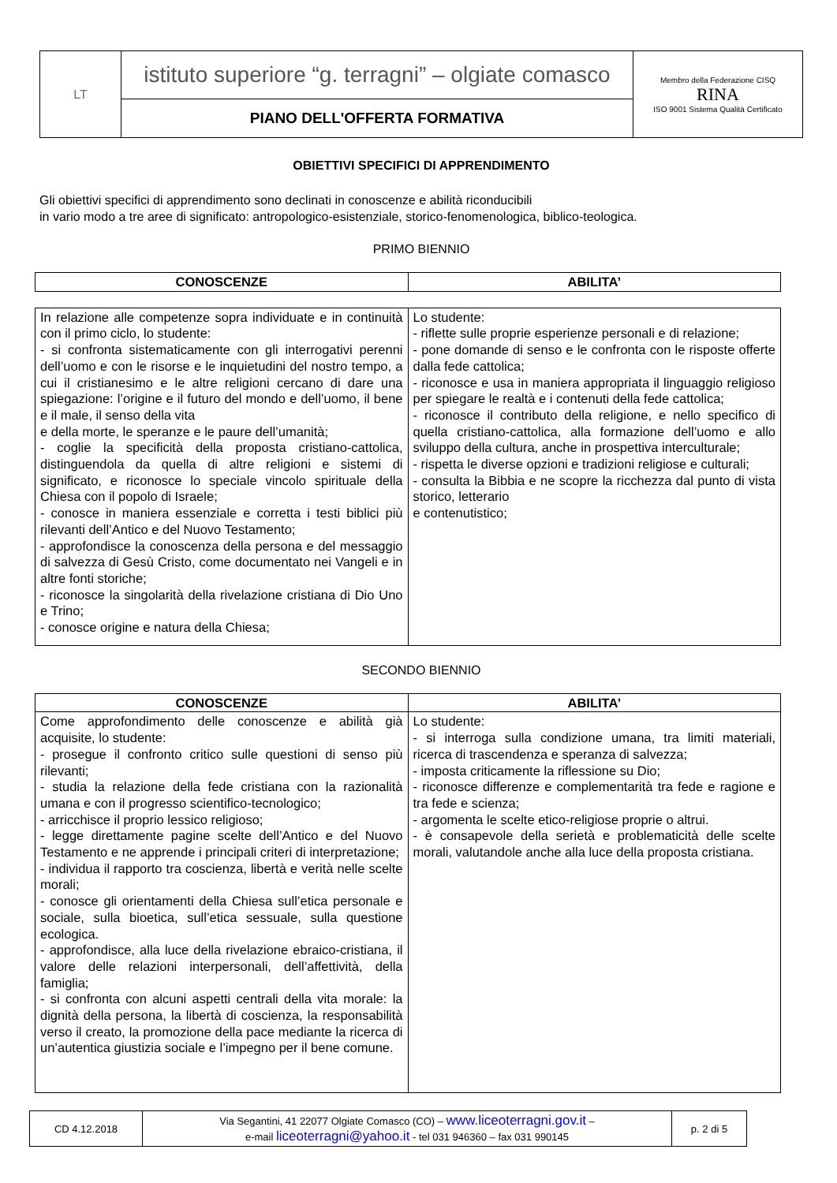| LT | istituto superiore “g. terragni” – olgiate comasco | Membro della Federazione CISQ RINA ISO 9001 Sistema Qualità Certificato |
| | PIANO DELL'OFFERTA FORMATIVA | |
OBIETTIVI SPECIFICI DI APPRENDIMENTO
Gli obiettivi specifici di apprendimento sono declinati in conoscenze e abilità riconducibili
in vario modo a tre aree di significato: antropologico-esistenziale, storico-fenomenologica, biblico-teologica.
PRIMO BIENNIO
| CONOSCENZE | ABILITA’ |
| --- | --- |
| In relazione alle competenze sopra individuate e in continuità con il primo ciclo, lo studente: - si confronta sistematicamente con gli interrogativi perenni dell’uomo e con le risorse e le inquietudini del nostro tempo, a cui il cristianesimo e le altre religioni cercano di dare una spiegazione: l’origine e il futuro del mondo e dell’uomo, il bene e il male, il senso della vita e della morte, le speranze e le paure dell’umanità; - coglie la specificità della proposta cristiano-cattolica, distinguendola da quella di altre religioni e sistemi di significato, e riconosce lo speciale vincolo spirituale della Chiesa con il popolo di Israele; - conosce in maniera essenziale e corretta i testi biblici più rilevanti dell’Antico e del Nuovo Testamento; - approfondisce la conoscenza della persona e del messaggio di salvezza di Gesù Cristo, come documentato nei Vangeli e in altre fonti storiche; - riconosce la singolarità della rivelazione cristiana di Dio Uno e Trino; - conosce origine e natura della Chiesa; | Lo studente: - riflette sulle proprie esperienze personali e di relazione; - pone domande di senso e le confronta con le risposte offerte dalla fede cattolica; - riconosce e usa in maniera appropriata il linguaggio religioso per spiegare le realtà e i contenuti della fede cattolica; - riconosce il contributo della religione, e nello specifico di quella cristiano-cattolica, alla formazione dell’uomo e allo sviluppo della cultura, anche in prospettiva interculturale; - rispetta le diverse opzioni e tradizioni religiose e culturali; - consulta la Bibbia e ne scopre la ricchezza dal punto di vista storico, letterario e contenutistico; |
SECONDO BIENNIO
| CONOSCENZE | ABILITA’ |
| --- | --- |
| Come approfondimento delle conoscenze e abilità già acquisite, lo studente: - prosegue il confronto critico sulle questioni di senso più rilevanti; - studia la relazione della fede cristiana con la razionalità umana e con il progresso scientifico-tecnologico; - arricchisce il proprio lessico religioso; - legge direttamente pagine scelte dell’Antico e del Nuovo Testamento e ne apprende i principali criteri di interpretazione; - individua il rapporto tra coscienza, libertà e verità nelle scelte morali; - conosce gli orientamenti della Chiesa sull’etica personale e sociale, sulla bioetica, sull’etica sessuale, sulla questione ecologica. - approfondisce, alla luce della rivelazione ebraico-cristiana, il valore delle relazioni interpersonali, dell’affettività, della famiglia; - si confronta con alcuni aspetti centrali della vita morale: la dignità della persona, la libertà di coscienza, la responsabilità verso il creato, la promozione della pace mediante la ricerca di un’autentica giustizia sociale e l’impegno per il bene comune. | Lo studente: - si interroga sulla condizione umana, tra limiti materiali, ricerca di trascendenza e speranza di salvezza; - imposta criticamente la riflessione su Dio; - riconosce differenze e complementarità tra fede e ragione e tra fede e scienza; - argomenta le scelte etico-religiose proprie o altrui. - è consapevole della serietà e problematicità delle scelte morali, valutandole anche alla luce della proposta cristiana. |
| CD 4.12.2018 | Via Segantini, 41 22077 Olgiate Comasco (CO) – www.liceoterragni.gov.it – e-mail liceoterragni@yahoo.it - tel 031 946360 – fax 031 990145 | p. 2 di 5 |